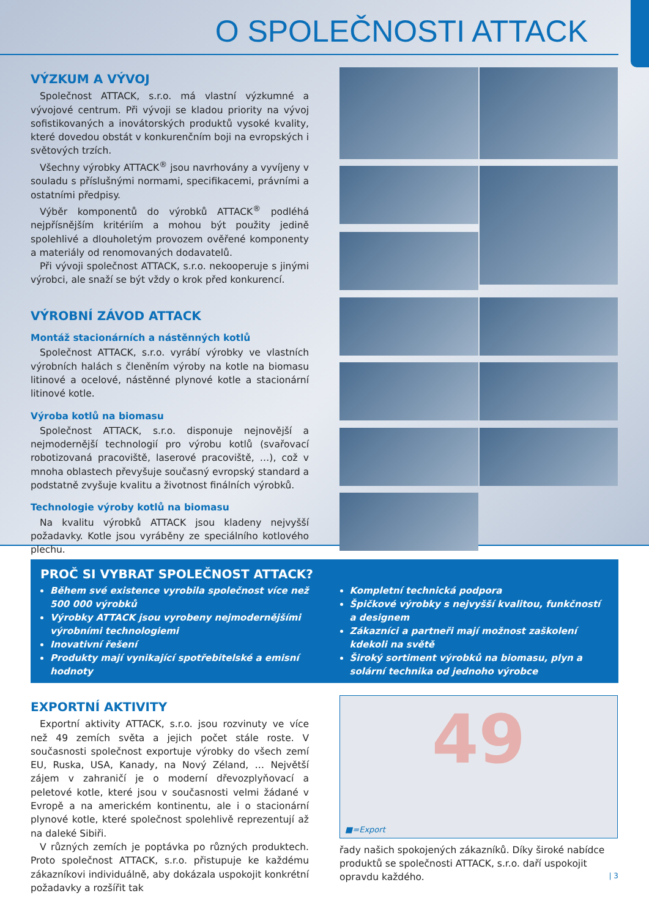O SPOLEČNOSTI ATTACK
VÝZKUM A VÝVOJ
Společnost ATTACK, s.r.o. má vlastní výzkumné a vývojové centrum. Při vývoji se kladou priority na vývoj sofistikovaných a inovátorských produktů vysoké kvality, které dovedou obstát v konkurenčním boji na evropských i světových trzích.
Všechny výrobky ATTACK<sup>®</sup> jsou navrhovány a vyvíjeny v souladu s příslušnými normami, specifikacemi, právními a ostatními předpisy.
Výběr komponentů do výrobků ATTACK<sup>®</sup> podléhá nejpřísnějším kritériím a mohou být použity jedině spolehlivé a dlouholetým provozem ověřené komponenty a materiály od renomovaných dodavatelů.
Při vývoji společnost ATTACK, s.r.o. nekooperuje s jinými výrobci, ale snaží se být vždy o krok před konkurencí.
VÝROBNÍ ZÁVOD ATTACK
Montáž stacionárních a nástěnných kotlů
Společnost ATTACK, s.r.o. vyrábí výrobky ve vlastních výrobních halách s členěním výroby na kotle na biomasu litinové a ocelové, nástěnné plynové kotle a stacionární litinové kotle.
Výroba kotlů na biomasu
Společnost ATTACK, s.r.o. disponuje nejnovější a nejmodernější technologií pro výrobu kotlů (svařovací robotizovaná pracoviště, laserové pracoviště, …), což v mnoha oblastech převyšuje současný evropský standard a podstatně zvyšuje kvalitu a životnost finálních výrobků.
Technologie výroby kotlů na biomasu
Na kvalitu výrobků ATTACK jsou kladeny nejvyšší požadavky. Kotle jsou vyráběny ze speciálního kotlového plechu.
PROČ SI VYBRAT SPOLEČNOST ATTACK?
Během své existence vyrobila společnost více než 500 000 výrobků
Výrobky ATTACK jsou vyrobeny nejmodernějšími výrobními technologiemi
Inovativní řešení
Produkty mají vynikající spotřebitelské a emisní hodnoty
Kompletní technická podpora
Špičkové výrobky s nejvyšší kvalitou, funkčností a designem
Zákazníci a partneři mají možnost zaškolení kdekoli na světě
Široký sortiment výrobků na biomasu, plyn a solární technika od jednoho výrobce
EXPORTNÍ AKTIVITY
Exportní aktivity ATTACK, s.r.o. jsou rozvinuty ve více než 49 zemích světa a jejich počet stále roste. V současnosti společnost exportuje výrobky do všech zemí EU, Ruska, USA, Kanady, na Nový Zéland, … Největší zájem v zahraničí je o moderní dřevozplyňovací a peletové kotle, které jsou v současnosti velmi žádané v Evropě a na americkém kontinentu, ale i o stacionární plynové kotle, které společnost spolehlivě reprezentují až na daleké Sibiři.
V různých zemích je poptávka po různých produktech. Proto společnost ATTACK, s.r.o. přistupuje ke každému zákazníkovi individuálně, aby dokázala uspokojit konkrétní požadavky a rozšířit tak
49
■=Export
řady našich spokojených zákazníků. Díky široké nabídce produktů se společnosti ATTACK, s.r.o. daří uspokojit opravdu každého.
| 3